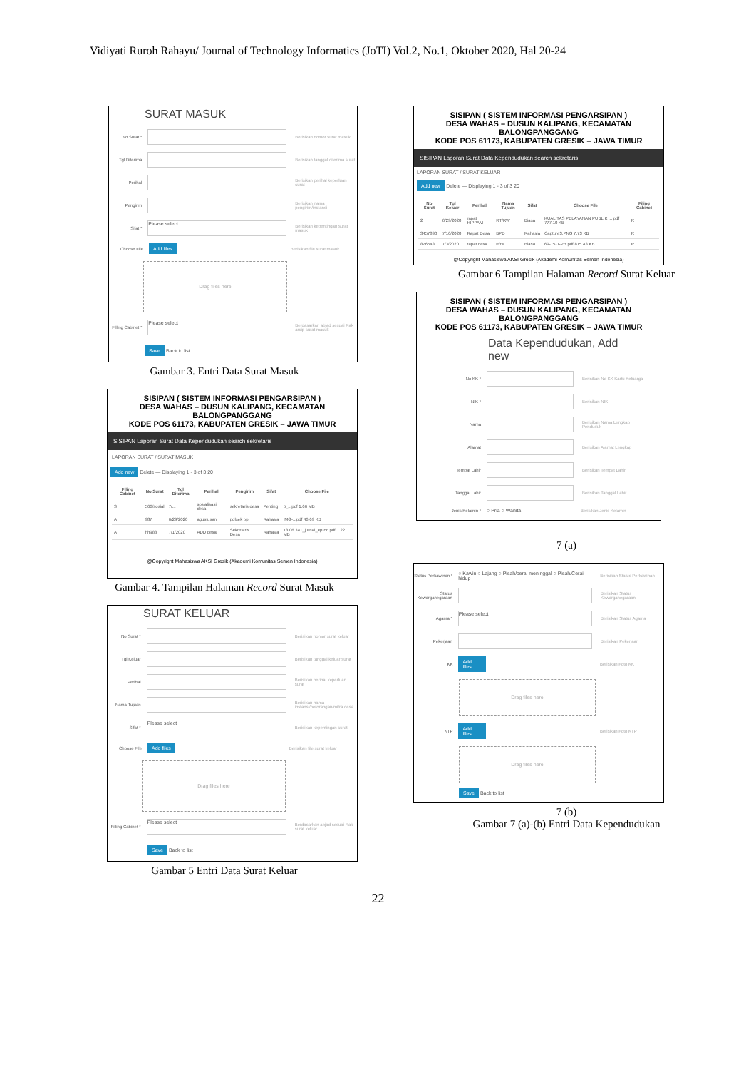Vidiyati Ruroh Rahayu/ Journal of Technology Informatics (JoTI) Vol.2, No.1, Oktober 2020, Hal 20-24
SURAT MASUK
No Surat * Berisikan nomor surat masuk
Tgl Diterima Berisikan tanggal diterima surat
Perihal Berisikan perihal keperluan surat
Pengirim Berisikan nama pengirim/instansi
Sifat * Please select Berisikan kepentingan surat masuk
Choose File Add files Berisikan file surat masuk
Drag files here
Filling Cabinet * Please select Berdasarkan abjad sesuai Rak arsip surat masuk
Save Back to list
Gambar 3. Entri Data Surat Masuk
SISIPAN ( SISTEM INFORMASI PENGARSIPAN )
DESA WAHAS – DUSUN KALIPANG, KECAMATAN BALONGPANGGANG
KODE POS 61173, KABUPATEN GRESIK – JAWA TIMUR
SISIPAN Laporan Surat Data Kependudukan search sekretaris
LAPORAN SURAT / SURAT MASUK
Add new Delete — Displaying 1 - 3 of 3 20
| Filing Cabinet | No Surat | Tgl Diterima | Perihal | Pengirim | Sifat | Choose File |
| --- | --- | --- | --- | --- | --- | --- |
| S | 566/sosial | 7/... | sosialisasi desa | sekretaris desa | Penting | 5_...pdf 1.66 MB |
| A | 987 | 6/29/2020 | agustusan | polsek bp | Rahasia | IMG-...pdf 46.69 KB |
| A | hh988 | 7/1/2020 | ADD desa | Sekretaris Desa | Rahasia | 18.06.341_jurnal_eproc.pdf 1.22 MB |
@Copyright Mahasiswa AKSI Gresik (Akademi Komunitas Semen Indonesia)
Gambar 4. Tampilan Halaman Record Surat Masuk
SURAT KELUAR
No Surat * Berisikan nomor surat keluar
Tgl Keluar Berisikan tanggal keluar surat
Perihal Berisikan perihal keperluan surat
Nama Tujuan Berisikan nama instansi/perorangan/mitra desa
Sifat * Please select Berisikan kepentingan surat
Choose File Add files Berisikan file surat keluar
Drag files here
Filling Cabinet * Please select Berdasarkan abjad sesuai Rak surat keluar
Save Back to list
Gambar 5 Entri Data Surat Keluar
SISIPAN ( SISTEM INFORMASI PENGARSIPAN )
DESA WAHAS – DUSUN KALIPANG, KECAMATAN BALONGPANGGANG
KODE POS 61173, KABUPATEN GRESIK – JAWA TIMUR
SISIPAN Laporan Surat Data Kependudukan search sekretaris
LAPORAN SURAT / SURAT KELUAR
Add new Delete — Displaying 1 - 3 of 3 20
| No Surat | Tgl Keluar | Perihal | Nama Tujuan | Sifat | Choose File | Filing Cabinet |
| --- | --- | --- | --- | --- | --- | --- |
| 2 | 6/29/2020 | rapat HIPPAM | RT/RW | Biasa | KUALITAS PELAYANAN PUBLIK ... pdf 777.10 KB | R |
| 3457890 | 7/16/2020 | Rapat Desa | BPD | Rahasia | Capture3.PNG 7.73 KB | R |
| 876543 | 7/3/2020 | rapat desa | rt/rw | Biasa | 69-75-1-PB.pdf 815.43 KB | R |
@Copyright Mahasiswa AKSI Gresik (Akademi Komunitas Semen Indonesia)
Gambar 6 Tampilan Halaman Record Surat Keluar
SISIPAN ( SISTEM INFORMASI PENGARSIPAN )
DESA WAHAS – DUSUN KALIPANG, KECAMATAN BALONGPANGGANG
KODE POS 61173, KABUPATEN GRESIK – JAWA TIMUR
Data Kependudukan, Add new
No KK * Berisikan No KK Kartu Keluarga
NIK * Berisikan NIK
Nama Berisikan Nama Lengkap Penduduk
Alamat Berisikan Alamat Lengkap
Tempat Lahir Berisikan Tempat Lahir
Tanggal Lahir Berisikan Tanggal Lahir
Jenis Kelamin * ○ Pria ○ Wanita Berisikan Jenis Kelamin
7 (a)
Status Perkawinan * ○ Kawin ○ Lajang ○ Pisah/cerai meninggal ○ Pisah/Cerai hidup Berisikan Status Perkawinan
Status Kewarganegaraan Berisikan Status Kewarganegaraan
Agama * Please select Berisikan Status Agama
Pekerjaan Berisikan Pekerjaan
KK Add files Berisikan Foto KK
Drag files here
KTP Add files Berisikan Foto KTP
Drag files here
Save Back to list
7 (b)
Gambar 7 (a)-(b) Entri Data Kependudukan
22